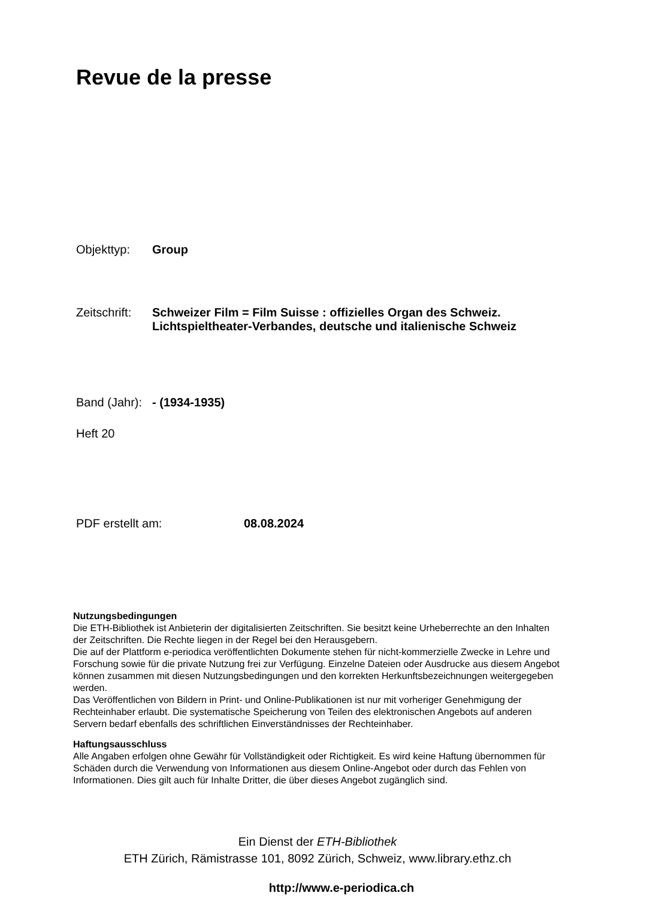Revue de la presse
Objekttyp: Group
Zeitschrift:
Schweizer Film = Film Suisse : offizielles Organ des Schweiz.
Lichtspieltheater-Verbandes, deutsche und italienische Schweiz
Band (Jahr):
- (1934-1935)
Heft 20
PDF erstellt am: 08.08.2024
Nutzungsbedingungen
Die ETH-Bibliothek ist Anbieterin der digitalisierten Zeitschriften. Sie besitzt keine Urheberrechte an den Inhalten der Zeitschriften. Die Rechte liegen in der Regel bei den Herausgebern.
Die auf der Plattform e-periodica veröffentlichten Dokumente stehen für nicht-kommerzielle Zwecke in Lehre und Forschung sowie für die private Nutzung frei zur Verfügung. Einzelne Dateien oder Ausdrucke aus diesem Angebot können zusammen mit diesen Nutzungsbedingungen und den korrekten Herkunftsbezeichnungen weitergegeben werden.
Das Veröffentlichen von Bildern in Print- und Online-Publikationen ist nur mit vorheriger Genehmigung der Rechteinhaber erlaubt. Die systematische Speicherung von Teilen des elektronischen Angebots auf anderen Servern bedarf ebenfalls des schriftlichen Einverständnisses der Rechteinhaber.
Haftungsausschluss
Alle Angaben erfolgen ohne Gewähr für Vollständigkeit oder Richtigkeit. Es wird keine Haftung übernommen für Schäden durch die Verwendung von Informationen aus diesem Online-Angebot oder durch das Fehlen von Informationen. Dies gilt auch für Inhalte Dritter, die über dieses Angebot zugänglich sind.
Ein Dienst der ETH-Bibliothek
ETH Zürich, Rämistrasse 101, 8092 Zürich, Schweiz, www.library.ethz.ch
http://www.e-periodica.ch